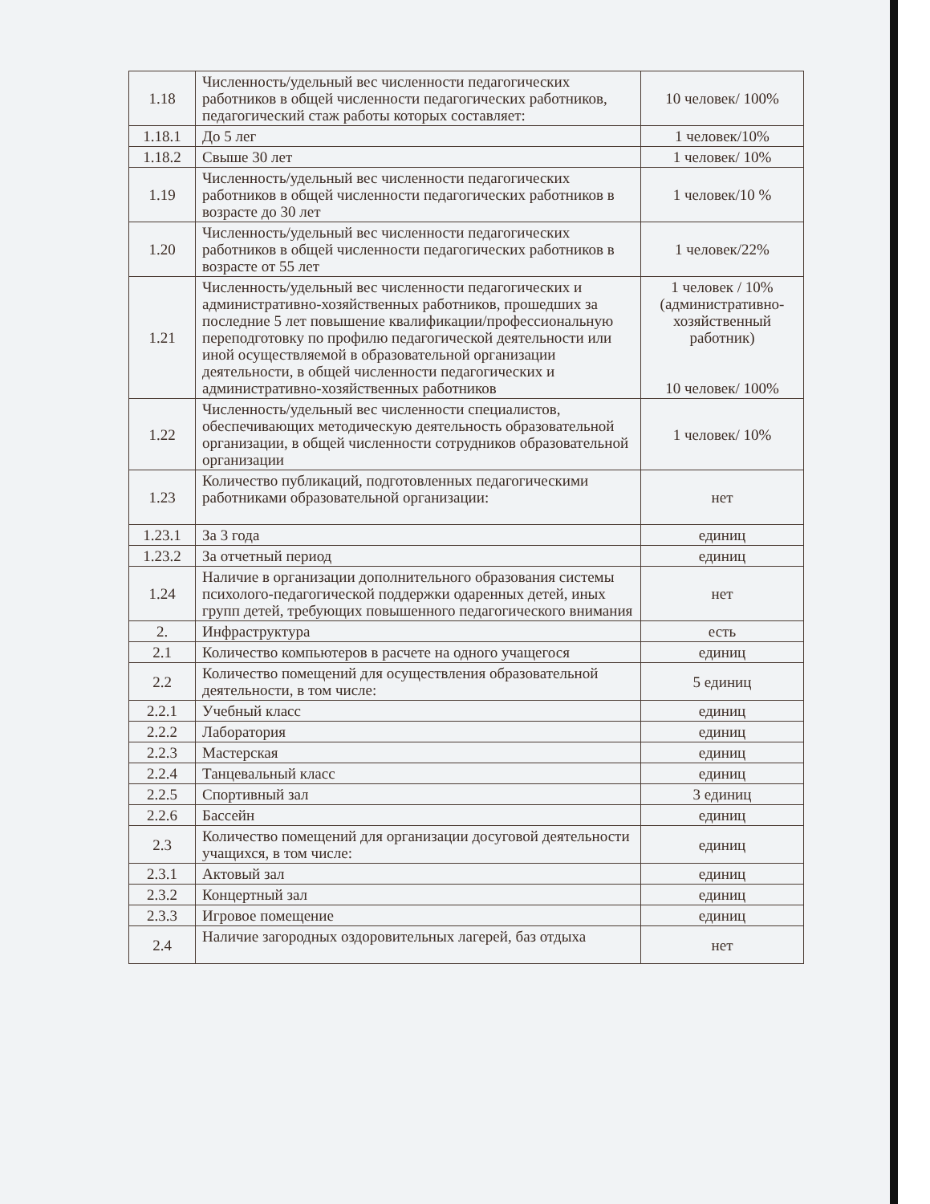| 1.18 | Численность/удельный вес численности педагогических работников в общей численности педагогических работников, педагогический стаж работы которых составляет: | 10 человек/ 100% |
| 1.18.1 | До 5 лег | 1 человек/10% |
| 1.18.2 | Свыше 30 лет | 1 человек/ 10% |
| 1.19 | Численность/удельный вес численности педагогических работников в общей численности педагогических работников в возрасте до 30 лет | 1 человек/10 % |
| 1.20 | Численность/удельный вес численности педагогических работников в общей численности педагогических работников в возрасте от 55 лет | 1 человек/22% |
| 1.21 | Численность/удельный вес численности педагогических и административно-хозяйственных работников, прошедших за последние 5 лет повышение квалификации/профессиональную переподготовку по профилю педагогической деятельности или иной осуществляемой в образовательной организации деятельности, в общей численности педагогических и административно-хозяйственных работников | 1 человек / 10% (административно-хозяйственный работник) 10 человек/ 100% |
| 1.22 | Численность/удельный вес численности специалистов, обеспечивающих методическую деятельность образовательной организации, в общей численности сотрудников образовательной организации | 1 человек/ 10% |
| 1.23 | Количество публикаций, подготовленных педагогическими работниками образовательной организации: | нет |
| 1.23.1 | За 3 года | единиц |
| 1.23.2 | За отчетный период | единиц |
| 1.24 | Наличие в организации дополнительного образования системы психолого-педагогической поддержки одаренных детей, иных групп детей, требующих повышенного педагогического внимания | нет |
| 2. | Инфраструктура | есть |
| 2.1 | Количество компьютеров в расчете на одного учащегося | единиц |
| 2.2 | Количество помещений для осуществления образовательной деятельности, в том числе: | 5 единиц |
| 2.2.1 | Учебный класс | единиц |
| 2.2.2 | Лаборатория | единиц |
| 2.2.3 | Мастерская | единиц |
| 2.2.4 | Танцевальный класс | единиц |
| 2.2.5 | Спортивный зал | 3 единиц |
| 2.2.6 | Бассейн | единиц |
| 2.3 | Количество помещений для организации досуговой деятельности учащихся, в том числе: | единиц |
| 2.3.1 | Актовый зал | единиц |
| 2.3.2 | Концертный зал | единиц |
| 2.3.3 | Игровое помещение | единиц |
| 2.4 | Наличие загородных оздоровительных лагерей, баз отдыха | нет |